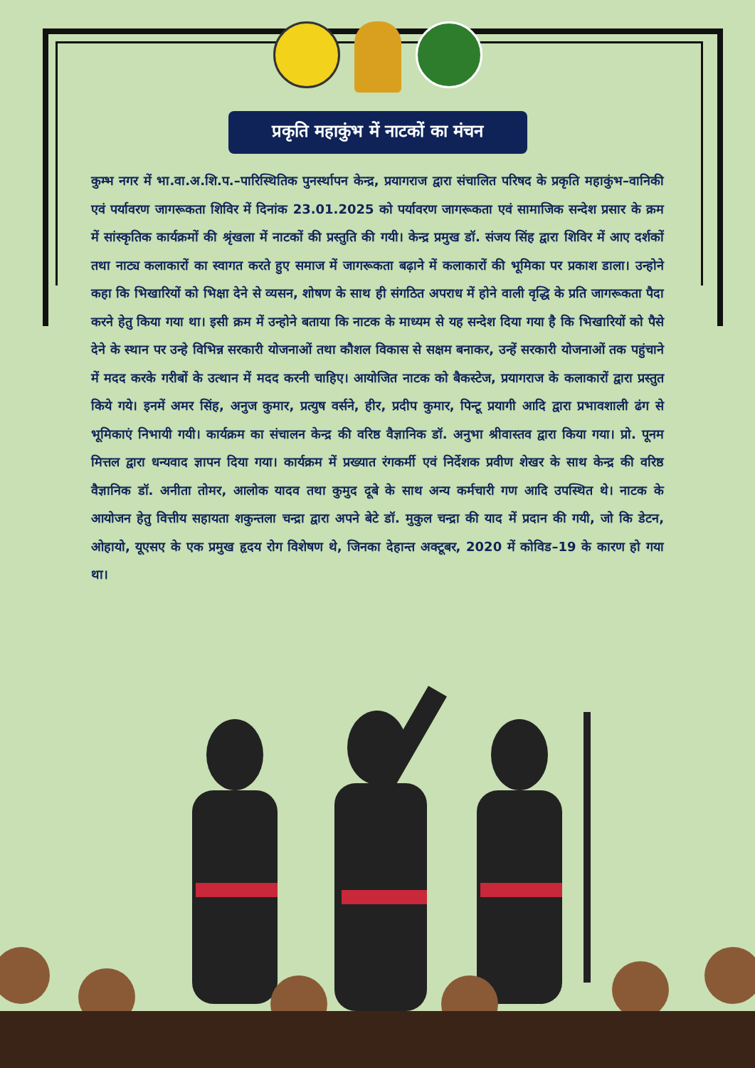प्रकृति महाकुंभ में नाटकों का मंचन
कुम्भ नगर में भा.वा.अ.शि.प.–पारिस्थितिक पुनर्स्थापन केन्द्र, प्रयागराज द्वारा संचालित परिषद के प्रकृति महाकुंभ–वानिकी एवं पर्यावरण जागरूकता शिविर में दिनांक 23.01.2025 को पर्यावरण जागरूकता एवं सामाजिक सन्देश प्रसार के क्रम में सांस्कृतिक कार्यक्रमों की श्रृंखला में नाटकों की प्रस्तुति की गयी। केन्द्र प्रमुख डॉ. संजय सिंह द्वारा शिविर में आए दर्शकों तथा नाट्य कलाकारों का स्वागत करते हुए समाज में जागरूकता बढ़ाने में कलाकारों की भूमिका पर प्रकाश डाला। उन्होने कहा कि भिखारियों को भिक्षा देने से व्यसन, शोषण के साथ ही संगठित अपराध में होने वाली वृद्धि के प्रति जागरूकता पैदा करने हेतु किया गया था। इसी क्रम में उन्होने बताया कि नाटक के माध्यम से यह सन्देश दिया गया है कि भिखारियों को पैसे देने के स्थान पर उन्हे विभिन्न सरकारी योजनाओं तथा कौशल विकास से सक्षम बनाकर, उन्हें सरकारी योजनाओं तक पहुंचाने में मदद करके गरीबों के उत्थान में मदद करनी चाहिए। आयोजित नाटक को बैकस्टेज, प्रयागराज के कलाकारों द्वारा प्रस्तुत किये गये। इनमें अमर सिंह, अनुज कुमार, प्रत्युष वर्सने, हीर, प्रदीप कुमार, पिन्टू प्रयागी आदि द्वारा प्रभावशाली ढंग से भूमिकाएं निभायी गयी। कार्यक्रम का संचालन केन्द्र की वरिष्ठ वैज्ञानिक डॉ. अनुभा श्रीवास्तव द्वारा किया गया। प्रो. पूनम मित्तल द्वारा धन्यवाद ज्ञापन दिया गया। कार्यक्रम में प्रख्यात रंगकर्मी एवं निर्देशक प्रवीण शेखर के साथ केन्द्र की वरिष्ठ वैज्ञानिक डॉ. अनीता तोमर, आलोक यादव तथा कुमुद दूबे के साथ अन्य कर्मचारी गण आदि उपस्थित थे। नाटक के आयोजन हेतु वित्तीय सहायता शकुन्तला चन्द्रा द्वारा अपने बेटे डॉ. मुकुल चन्द्रा की याद में प्रदान की गयी, जो कि डेटन, ओहायो, यूएसए के एक प्रमुख हृदय रोग विशेषण थे, जिनका देहान्त अक्टूबर, 2020 में कोविड–19 के कारण हो गया था।